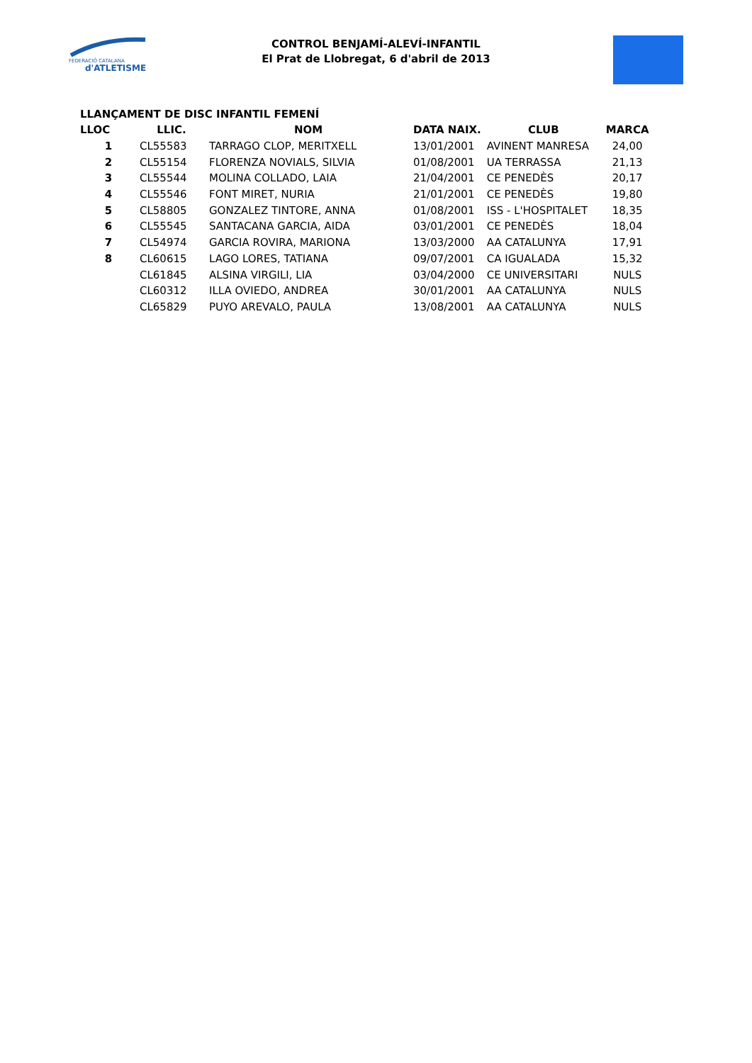FEDERACIÓ CATALANA
d'ATLETISME
CONTROL BENJAMÍ-ALEVÍ-INFANTIL
El Prat de Llobregat, 6 d'abril de 2013
LLANÇAMENT DE DISC INFANTIL FEMENÍ
| LLOC | LLIC. | NOM | DATA NAIX. | CLUB | MARCA |
| --- | --- | --- | --- | --- | --- |
| 1 | CL55583 | TARRAGO CLOP, MERITXELL | 13/01/2001 | AVINENT MANRESA | 24,00 |
| 2 | CL55154 | FLORENZA NOVIALS, SILVIA | 01/08/2001 | UA TERRASSA | 21,13 |
| 3 | CL55544 | MOLINA COLLADO, LAIA | 21/04/2001 | CE PENEDÈS | 20,17 |
| 4 | CL55546 | FONT MIRET, NURIA | 21/01/2001 | CE PENEDÈS | 19,80 |
| 5 | CL58805 | GONZALEZ TINTORE, ANNA | 01/08/2001 | ISS - L'HOSPITALET | 18,35 |
| 6 | CL55545 | SANTACANA GARCIA, AIDA | 03/01/2001 | CE PENEDÈS | 18,04 |
| 7 | CL54974 | GARCIA ROVIRA, MARIONA | 13/03/2000 | AA CATALUNYA | 17,91 |
| 8 | CL60615 | LAGO LORES, TATIANA | 09/07/2001 | CA IGUALADA | 15,32 |
| | CL61845 | ALSINA VIRGILI, LIA | 03/04/2000 | CE UNIVERSITARI | NULS |
| | CL60312 | ILLA OVIEDO, ANDREA | 30/01/2001 | AA CATALUNYA | NULS |
| | CL65829 | PUYO AREVALO, PAULA | 13/08/2001 | AA CATALUNYA | NULS |